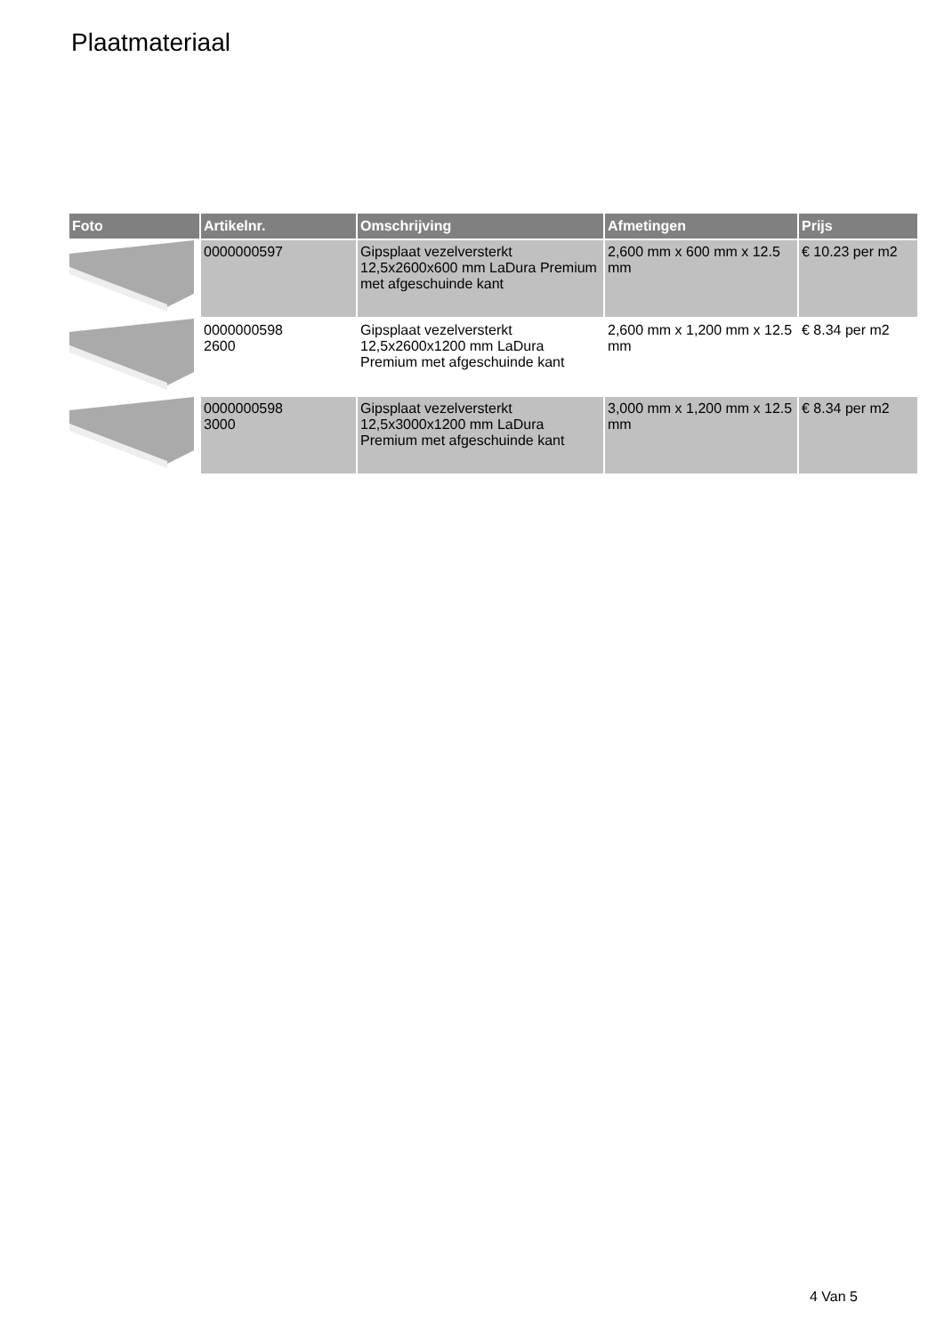Plaatmateriaal
| Foto | Artikelnr. | Omschrijving | Afmetingen | Prijs |
| --- | --- | --- | --- | --- |
| | 0000000597 | Gipsplaat vezelversterkt 12,5x2600x600 mm LaDura Premium met afgeschuinde kant | 2,600 mm x 600 mm x 12.5 mm | € 10.23 per m2 |
| | 0000000598 2600 | Gipsplaat vezelversterkt 12,5x2600x1200 mm LaDura Premium met afgeschuinde kant | 2,600 mm x 1,200 mm x 12.5 mm | € 8.34 per m2 |
| | 0000000598 3000 | Gipsplaat vezelversterkt 12,5x3000x1200 mm LaDura Premium met afgeschuinde kant | 3,000 mm x 1,200 mm x 12.5 mm | € 8.34 per m2 |
4 Van 5